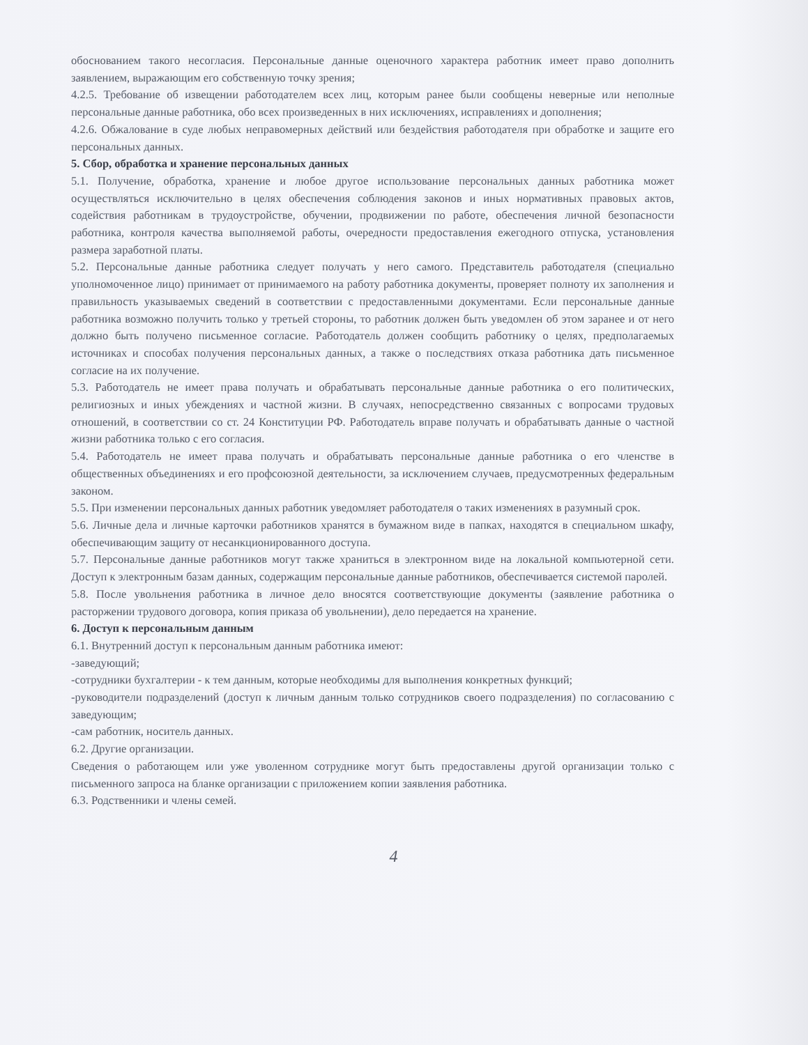обоснованием такого несогласия. Персональные данные оценочного характера работник имеет право дополнить заявлением, выражающим его собственную точку зрения;
4.2.5. Требование об извещении работодателем всех лиц, которым ранее были сообщены неверные или неполные персональные данные работника, обо всех произведенных в них исключениях, исправлениях и дополнения;
4.2.6. Обжалование в суде любых неправомерных действий или бездействия работодателя при обработке и защите его персональных данных.
5. Сбор, обработка и хранение персональных данных
5.1. Получение, обработка, хранение и любое другое использование персональных данных работника может осуществляться исключительно в целях обеспечения соблюдения законов и иных нормативных правовых актов, содействия работникам в трудоустройстве, обучении, продвижении по работе, обеспечения личной безопасности работника, контроля качества выполняемой работы, очередности предоставления ежегодного отпуска, установления размера заработной платы.
5.2. Персональные данные работника следует получать у него самого. Представитель работодателя (специально уполномоченное лицо) принимает от принимаемого на работу работника документы, проверяет полноту их заполнения и правильность указываемых сведений в соответствии с предоставленными документами. Если персональные данные работника возможно получить только у третьей стороны, то работник должен быть уведомлен об этом заранее и от него должно быть получено письменное согласие. Работодатель должен сообщить работнику о целях, предполагаемых источниках и способах получения персональных данных, а также о последствиях отказа работника дать письменное согласие на их получение.
5.3. Работодатель не имеет права получать и обрабатывать персональные данные работника о его политических, религиозных и иных убеждениях и частной жизни. В случаях, непосредственно связанных с вопросами трудовых отношений, в соответствии со ст. 24 Конституции РФ. Работодатель вправе получать и обрабатывать данные о частной жизни работника только с его согласия.
5.4. Работодатель не имеет права получать и обрабатывать персональные данные работника о его членстве в общественных объединениях и его профсоюзной деятельности, за исключением случаев, предусмотренных федеральным законом.
5.5. При изменении персональных данных работник уведомляет работодателя о таких изменениях в разумный срок.
5.6. Личные дела и личные карточки работников хранятся в бумажном виде в папках, находятся в специальном шкафу, обеспечивающим защиту от несанкционированного доступа.
5.7. Персональные данные работников могут также храниться в электронном виде на локальной компьютерной сети. Доступ к электронным базам данных, содержащим персональные данные работников, обеспечивается системой паролей.
5.8. После увольнения работника в личное дело вносятся соответствующие документы (заявление работника о расторжении трудового договора, копия приказа об увольнении), дело передается на хранение.
6. Доступ к персональным данным
6.1. Внутренний доступ к персональным данным работника имеют:
-заведующий;
-сотрудники бухгалтерии - к тем данным, которые необходимы для выполнения конкретных функций;
-руководители подразделений (доступ к личным данным только сотрудников своего подразделения) по согласованию с заведующим;
-сам работник, носитель данных.
6.2. Другие организации.
Сведения о работающем или уже уволенном сотруднике могут быть предоставлены другой организации только с письменного запроса на бланке организации с приложением копии заявления работника.
6.3. Родственники и члены семей.
4